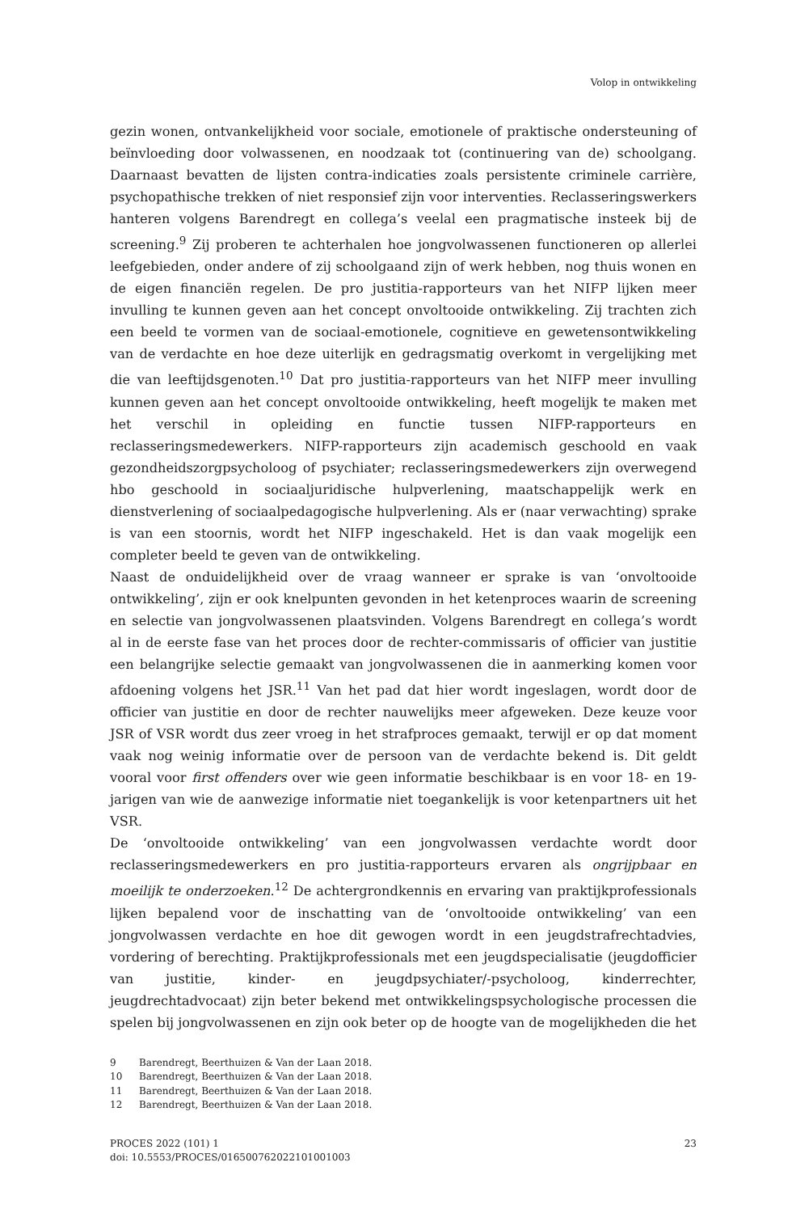Volop in ontwikkeling
gezin wonen, ontvankelijkheid voor sociale, emotionele of praktische ondersteuning of beïnvloeding door volwassenen, en noodzaak tot (continuering van de) schoolgang. Daarnaast bevatten de lijsten contra-indicaties zoals persistente criminele carrière, psychopathische trekken of niet responsief zijn voor interventies. Reclasseringswerkers hanteren volgens Barendregt en collega’s veelal een pragmatische insteek bij de screening.<sup>9</sup> Zij proberen te achterhalen hoe jongvolwassenen functioneren op allerlei leefgebieden, onder andere of zij schoolgaand zijn of werk hebben, nog thuis wonen en de eigen financiën regelen. De pro justitia-rapporteurs van het NIFP lijken meer invulling te kunnen geven aan het concept onvoltooide ontwikkeling. Zij trachten zich een beeld te vormen van de sociaal-emotionele, cognitieve en gewetensontwikkeling van de verdachte en hoe deze uiterlijk en gedragsmatig overkomt in vergelijking met die van leeftijdsgenoten.<sup>10</sup> Dat pro justitia-rapporteurs van het NIFP meer invulling kunnen geven aan het concept onvoltooide ontwikkeling, heeft mogelijk te maken met het verschil in opleiding en functie tussen NIFP-rapporteurs en reclasseringsmedewerkers. NIFP-rapporteurs zijn academisch geschoold en vaak gezondheidszorgpsycholoog of psychiater; reclasseringsmedewerkers zijn overwegend hbo geschoold in sociaaljuridische hulpverlening, maatschappelijk werk en dienstverlening of sociaalpedagogische hulpverlening. Als er (naar verwachting) sprake is van een stoornis, wordt het NIFP ingeschakeld. Het is dan vaak mogelijk een completer beeld te geven van de ontwikkeling.
Naast de onduidelijkheid over de vraag wanneer er sprake is van ‘onvoltooide ontwikkeling’, zijn er ook knelpunten gevonden in het ketenproces waarin de screening en selectie van jongvolwassenen plaatsvinden. Volgens Barendregt en collega’s wordt al in de eerste fase van het proces door de rechter-commissaris of officier van justitie een belangrijke selectie gemaakt van jongvolwassenen die in aanmerking komen voor afdoening volgens het JSR.<sup>11</sup> Van het pad dat hier wordt ingeslagen, wordt door de officier van justitie en door de rechter nauwelijks meer afgeweken. Deze keuze voor JSR of VSR wordt dus zeer vroeg in het strafproces gemaakt, terwijl er op dat moment vaak nog weinig informatie over de persoon van de verdachte bekend is. Dit geldt vooral voor first offenders over wie geen informatie beschikbaar is en voor 18- en 19-jarigen van wie de aanwezige informatie niet toegankelijk is voor ketenpartners uit het VSR.
De ‘onvoltooide ontwikkeling’ van een jongvolwassen verdachte wordt door reclasseringsmedewerkers en pro justitia-rapporteurs ervaren als ongrijpbaar en moeilijk te onderzoeken.<sup>12</sup> De achtergrondkennis en ervaring van praktijkprofessionals lijken bepalend voor de inschatting van de ‘onvoltooide ontwikkeling’ van een jongvolwassen verdachte en hoe dit gewogen wordt in een jeugdstrafrechtadvies, vordering of berechting. Praktijkprofessionals met een jeugdspecialisatie (jeugdofficier van justitie, kinder- en jeugdpsychiater/-psycholoog, kinderrechter, jeugdrechtadvocaat) zijn beter bekend met ontwikkelingspsychologische processen die spelen bij jongvolwassenen en zijn ook beter op de hoogte van de mogelijkheden die het
9 Barendregt, Beerthuizen & Van der Laan 2018.
10 Barendregt, Beerthuizen & Van der Laan 2018.
11 Barendregt, Beerthuizen & Van der Laan 2018.
12 Barendregt, Beerthuizen & Van der Laan 2018.
PROCES 2022 (101) 1
doi: 10.5553/PROCES/016500762022101001003
23